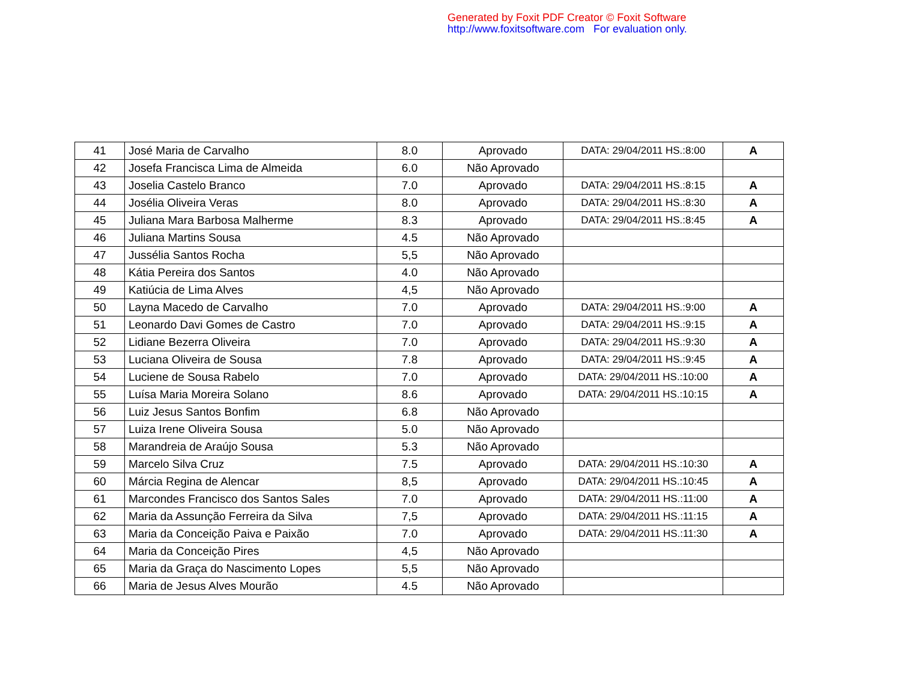Generated by Foxit PDF Creator © Foxit Software
http://www.foxitsoftware.com For evaluation only.
| 41 | José Maria de Carvalho | 8.0 | Aprovado | DATA: 29/04/2011 HS.:8:00 | A |
| 42 | Josefa Francisca Lima de Almeida | 6.0 | Não Aprovado | | |
| 43 | Joselia Castelo Branco | 7.0 | Aprovado | DATA: 29/04/2011 HS.:8:15 | A |
| 44 | Josélia Oliveira Veras | 8.0 | Aprovado | DATA: 29/04/2011 HS.:8:30 | A |
| 45 | Juliana Mara Barbosa Malherme | 8.3 | Aprovado | DATA: 29/04/2011 HS.:8:45 | A |
| 46 | Juliana Martins Sousa | 4.5 | Não Aprovado | | |
| 47 | Jussélia Santos Rocha | 5,5 | Não Aprovado | | |
| 48 | Kátia Pereira dos Santos | 4.0 | Não Aprovado | | |
| 49 | Katiúcia de Lima Alves | 4,5 | Não Aprovado | | |
| 50 | Layna Macedo de Carvalho | 7.0 | Aprovado | DATA: 29/04/2011 HS.:9:00 | A |
| 51 | Leonardo Davi Gomes de Castro | 7.0 | Aprovado | DATA: 29/04/2011 HS.:9:15 | A |
| 52 | Lidiane Bezerra Oliveira | 7.0 | Aprovado | DATA: 29/04/2011 HS.:9:30 | A |
| 53 | Luciana Oliveira de Sousa | 7.8 | Aprovado | DATA: 29/04/2011 HS.:9:45 | A |
| 54 | Luciene de Sousa Rabelo | 7.0 | Aprovado | DATA: 29/04/2011 HS.:10:00 | A |
| 55 | Luísa Maria Moreira Solano | 8.6 | Aprovado | DATA: 29/04/2011 HS.:10:15 | A |
| 56 | Luiz Jesus Santos Bonfim | 6.8 | Não Aprovado | | |
| 57 | Luiza Irene Oliveira Sousa | 5.0 | Não Aprovado | | |
| 58 | Marandreia de Araújo Sousa | 5.3 | Não Aprovado | | |
| 59 | Marcelo Silva Cruz | 7.5 | Aprovado | DATA: 29/04/2011 HS.:10:30 | A |
| 60 | Márcia Regina de Alencar | 8,5 | Aprovado | DATA: 29/04/2011 HS.:10:45 | A |
| 61 | Marcondes Francisco dos Santos Sales | 7.0 | Aprovado | DATA: 29/04/2011 HS.:11:00 | A |
| 62 | Maria da Assunção Ferreira da Silva | 7,5 | Aprovado | DATA: 29/04/2011 HS.:11:15 | A |
| 63 | Maria da Conceição Paiva e Paixão | 7.0 | Aprovado | DATA: 29/04/2011 HS.:11:30 | A |
| 64 | Maria da Conceição Pires | 4,5 | Não Aprovado | | |
| 65 | Maria da Graça do Nascimento Lopes | 5,5 | Não Aprovado | | |
| 66 | Maria de Jesus Alves Mourão | 4.5 | Não Aprovado | | |